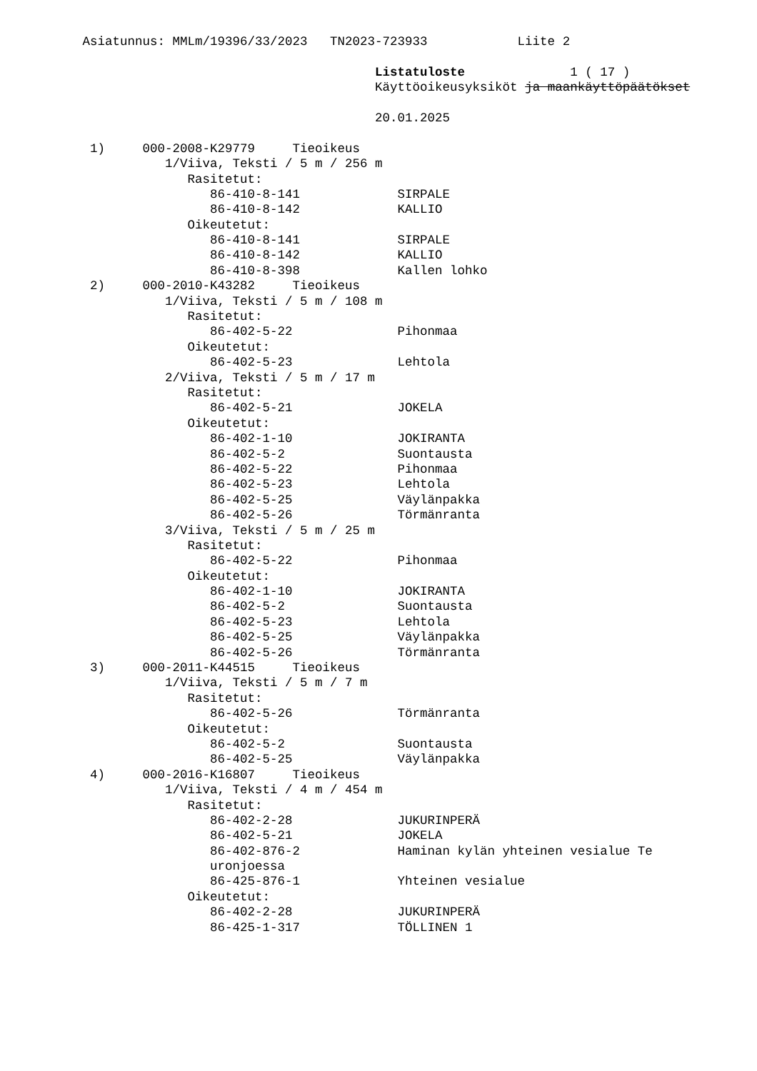Asiatunnus: MMLm/19396/33/2023 TN2023-723933 Liite 2
Listatuloste 1 ( 17 )
Käyttöoikeusyksiköt ja maankäyttöpäätökset
20.01.2025
1) 000-2008-K29779 Tieoikeus
1/Viiva, Teksti / 5 m / 256 m
Rasitetut:
86-410-8-141 SIRPALE
86-410-8-142 KALLIO
Oikeutetut:
86-410-8-141 SIRPALE
86-410-8-142 KALLIO
86-410-8-398 Kallen lohko
2) 000-2010-K43282 Tieoikeus
1/Viiva, Teksti / 5 m / 108 m
Rasitetut:
86-402-5-22 Pihonmaa
Oikeutetut:
86-402-5-23 Lehtola
2/Viiva, Teksti / 5 m / 17 m
Rasitetut:
86-402-5-21 JOKELA
Oikeutetut:
86-402-1-10 JOKIRANTA
86-402-5-2 Suontausta
86-402-5-22 Pihonmaa
86-402-5-23 Lehtola
86-402-5-25 Väylänpakka
86-402-5-26 Törmänranta
3/Viiva, Teksti / 5 m / 25 m
Rasitetut:
86-402-5-22 Pihonmaa
Oikeutetut:
86-402-1-10 JOKIRANTA
86-402-5-2 Suontausta
86-402-5-23 Lehtola
86-402-5-25 Väylänpakka
86-402-5-26 Törmänranta
3) 000-2011-K44515 Tieoikeus
1/Viiva, Teksti / 5 m / 7 m
Rasitetut:
86-402-5-26 Törmänranta
Oikeutetut:
86-402-5-2 Suontausta
86-402-5-25 Väylänpakka
4) 000-2016-K16807 Tieoikeus
1/Viiva, Teksti / 4 m / 454 m
Rasitetut:
86-402-2-28 JUKURINPERÄ
86-402-5-21 JOKELA
86-402-876-2 Haminan kylän yhteinen vesialue Te
uronjoessa
86-425-876-1 Yhteinen vesialue
Oikeutetut:
86-402-2-28 JUKURINPERÄ
86-425-1-317 TÖLLINEN 1